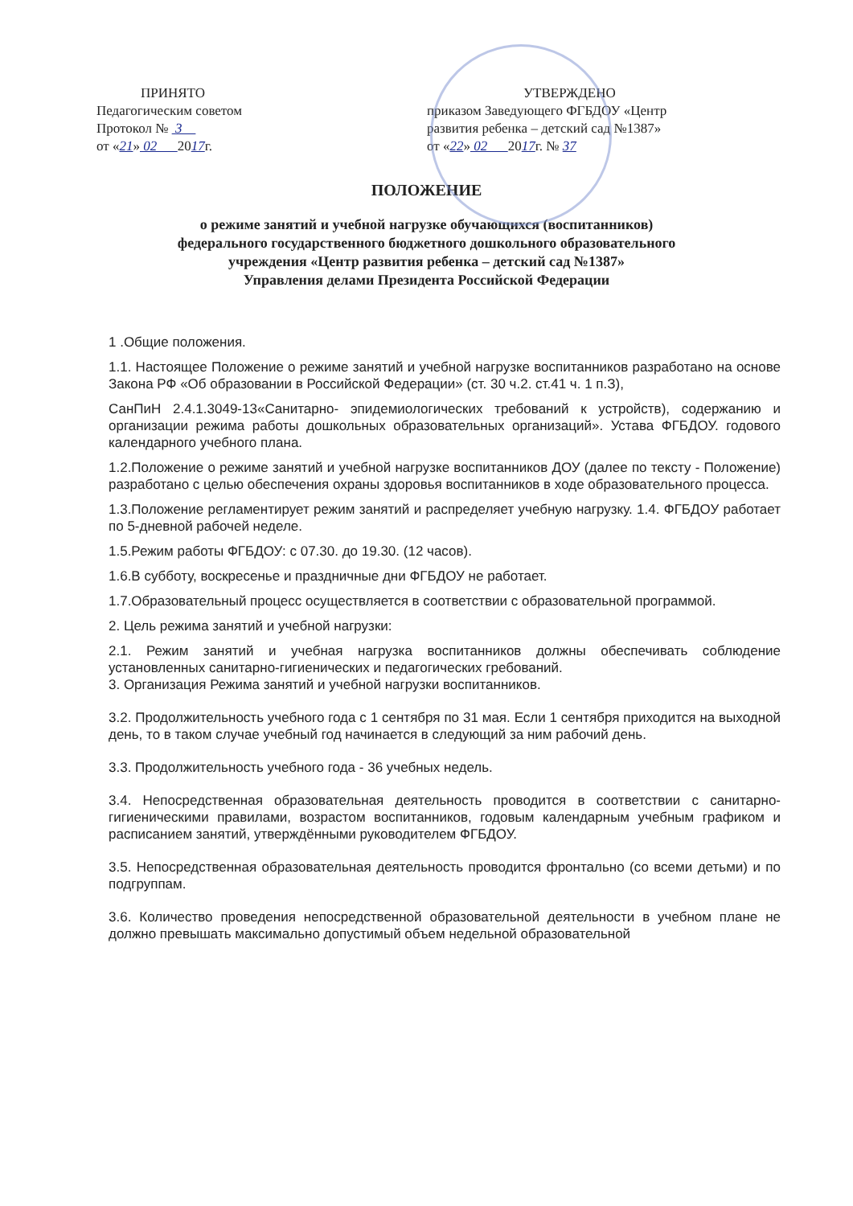ПРИНЯТО
Педагогическим советом
Протокол № 3
от «21» 02 2017г.
УТВЕРЖДЕНО
приказом Заведующего ФГБДОУ «Центр развития ребенка – детский сад №1387»
от «22» 02 2017г. № 37
ПОЛОЖЕНИЕ
о режиме занятий и учебной нагрузке обучающихся (воспитанников)
федерального государственного бюджетного дошкольного образовательного
учреждения «Центр развития ребенка – детский сад №1387»
Управления делами Президента Российской Федерации
1 .Общие положения.
1.1. Настоящее Положение о режиме занятий и учебной нагрузке воспитанников разработано на основе Закона РФ «Об образовании в Российской Федерации» (ст. 30 ч.2. ст.41 ч. 1 п.З),
СанПиН 2.4.1.3049-13«Санитарно- эпидемиологических требований к устройств), содержанию и организации режима работы дошкольных образовательных организаций». Устава ФГБДОУ. годового календарного учебного плана.
1.2.Положение о режиме занятий и учебной нагрузке воспитанников ДОУ (далее по тексту - Положение) разработано с целью обеспечения охраны здоровья воспитанников в ходе образовательного процесса.
1.3.Положение регламентирует режим занятий и распределяет учебную нагрузку. 1.4. ФГБДОУ работает по 5-дневной рабочей неделе.
1.5.Режим работы ФГБДОУ: с 07.30. до 19.30. (12 часов).
1.6.В субботу, воскресенье и праздничные дни ФГБДОУ не работает.
1.7.Образовательный процесс осуществляется в соответствии с образовательной программой.
2. Цель режима занятий и учебной нагрузки:
2.1. Режим занятий и учебная нагрузка воспитанников должны обеспечивать соблюдение установленных санитарно-гигиенических и педагогических гребований.
3. Организация Режима занятий и учебной нагрузки воспитанников.
3.2. Продолжительность учебного года с 1 сентября по 31 мая. Если 1 сентября приходится на выходной день, то в таком случае учебный год начинается в следующий за ним рабочий день.
3.3. Продолжительность учебного года - 36 учебных недель.
3.4. Непосредственная образовательная деятельность проводится в соответствии с санитарно-гигиеническими правилами, возрастом воспитанников, годовым календарным учебным графиком и расписанием занятий, утверждёнными руководителем ФГБДОУ.
3.5. Непосредственная образовательная деятельность проводится фронтально (со всеми детьми) и по подгруппам.
3.6. Количество проведения непосредственной образовательной деятельности в учебном плане не должно превышать максимально допустимый объем недельной образовательной